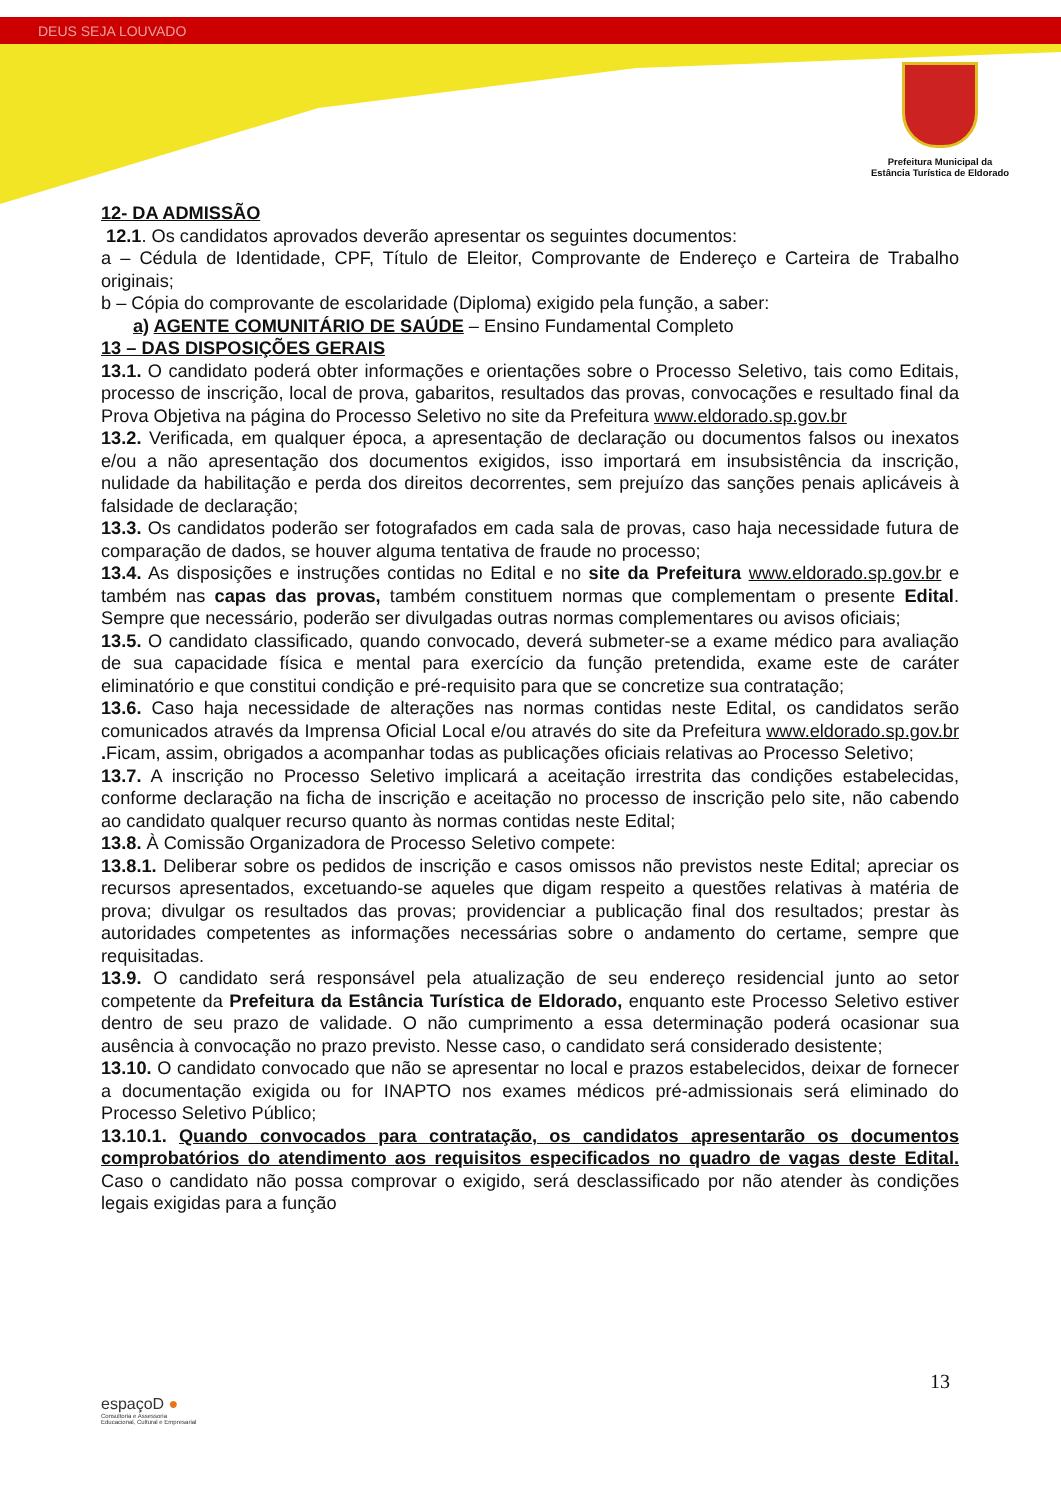DEUS SEJA LOUVADO
Prefeitura Municipal da
Estância Turística de Eldorado
12- DA ADMISSÃO
12.1. Os candidatos aprovados deverão apresentar os seguintes documentos:
a – Cédula de Identidade, CPF, Título de Eleitor, Comprovante de Endereço e Carteira de Trabalho originais;
b – Cópia do comprovante de escolaridade (Diploma) exigido pela função, a saber:
a) AGENTE COMUNITÁRIO DE SAÚDE – Ensino Fundamental Completo
13 – DAS DISPOSIÇÕES GERAIS
13.1. O candidato poderá obter informações e orientações sobre o Processo Seletivo, tais como Editais, processo de inscrição, local de prova, gabaritos, resultados das provas, convocações e resultado final da Prova Objetiva na página do Processo Seletivo no site da Prefeitura www.eldorado.sp.gov.br
13.2. Verificada, em qualquer época, a apresentação de declaração ou documentos falsos ou inexatos e/ou a não apresentação dos documentos exigidos, isso importará em insubsistência da inscrição, nulidade da habilitação e perda dos direitos decorrentes, sem prejuízo das sanções penais aplicáveis à falsidade de declaração;
13.3. Os candidatos poderão ser fotografados em cada sala de provas, caso haja necessidade futura de comparação de dados, se houver alguma tentativa de fraude no processo;
13.4. As disposições e instruções contidas no Edital e no site da Prefeitura www.eldorado.sp.gov.br e também nas capas das provas, também constituem normas que complementam o presente Edital. Sempre que necessário, poderão ser divulgadas outras normas complementares ou avisos oficiais;
13.5. O candidato classificado, quando convocado, deverá submeter-se a exame médico para avaliação de sua capacidade física e mental para exercício da função pretendida, exame este de caráter eliminatório e que constitui condição e pré-requisito para que se concretize sua contratação;
13.6. Caso haja necessidade de alterações nas normas contidas neste Edital, os candidatos serão comunicados através da Imprensa Oficial Local e/ou através do site da Prefeitura www.eldorado.sp.gov.br . Ficam, assim, obrigados a acompanhar todas as publicações oficiais relativas ao Processo Seletivo;
13.7. A inscrição no Processo Seletivo implicará a aceitação irrestrita das condições estabelecidas, conforme declaração na ficha de inscrição e aceitação no processo de inscrição pelo site, não cabendo ao candidato qualquer recurso quanto às normas contidas neste Edital;
13.8. À Comissão Organizadora de Processo Seletivo compete:
13.8.1. Deliberar sobre os pedidos de inscrição e casos omissos não previstos neste Edital; apreciar os recursos apresentados, excetuando-se aqueles que digam respeito a questões relativas à matéria de prova; divulgar os resultados das provas; providenciar a publicação final dos resultados; prestar às autoridades competentes as informações necessárias sobre o andamento do certame, sempre que requisitadas.
13.9. O candidato será responsável pela atualização de seu endereço residencial junto ao setor competente da Prefeitura da Estância Turística de Eldorado, enquanto este Processo Seletivo estiver dentro de seu prazo de validade. O não cumprimento a essa determinação poderá ocasionar sua ausência à convocação no prazo previsto. Nesse caso, o candidato será considerado desistente;
13.10. O candidato convocado que não se apresentar no local e prazos estabelecidos, deixar de fornecer a documentação exigida ou for INAPTO nos exames médicos pré-admissionais será eliminado do Processo Seletivo Público;
13.10.1. Quando convocados para contratação, os candidatos apresentarão os documentos comprobatórios do atendimento aos requisitos especificados no quadro de vagas deste Edital. Caso o candidato não possa comprovar o exigido, será desclassificado por não atender às condições legais exigidas para a função
13
espaçoD ●
Consultoria e Assessoria
Educacional, Cultural e Empresarial